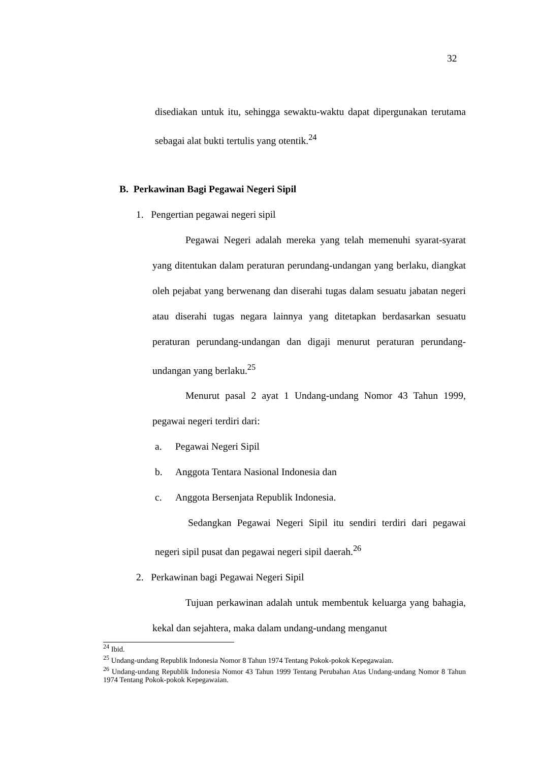32
disediakan untuk itu, sehingga sewaktu-waktu dapat dipergunakan terutama sebagai alat bukti tertulis yang otentik.<sup>24</sup>
B. Perkawinan Bagi Pegawai Negeri Sipil
1. Pengertian pegawai negeri sipil
Pegawai Negeri adalah mereka yang telah memenuhi syarat-syarat yang ditentukan dalam peraturan perundang-undangan yang berlaku, diangkat oleh pejabat yang berwenang dan diserahi tugas dalam sesuatu jabatan negeri atau diserahi tugas negara lainnya yang ditetapkan berdasarkan sesuatu peraturan perundang-undangan dan digaji menurut peraturan perundang-undangan yang berlaku.<sup>25</sup>
Menurut pasal 2 ayat 1 Undang-undang Nomor 43 Tahun 1999, pegawai negeri terdiri dari:
a. Pegawai Negeri Sipil
b. Anggota Tentara Nasional Indonesia dan
c. Anggota Bersenjata Republik Indonesia.
Sedangkan Pegawai Negeri Sipil itu sendiri terdiri dari pegawai negeri sipil pusat dan pegawai negeri sipil daerah.<sup>26</sup>
2. Perkawinan bagi Pegawai Negeri Sipil
Tujuan perkawinan adalah untuk membentuk keluarga yang bahagia, kekal dan sejahtera, maka dalam undang-undang menganut
<sup>24</sup> Ibid.
<sup>25</sup> Undang-undang Republik Indonesia Nomor 8 Tahun 1974 Tentang Pokok-pokok Kepegawaian.
<sup>26</sup> Undang-undang Republik Indonesia Nomor 43 Tahun 1999 Tentang Perubahan Atas Undang-undang Nomor 8 Tahun 1974 Tentang Pokok-pokok Kepegawaian.